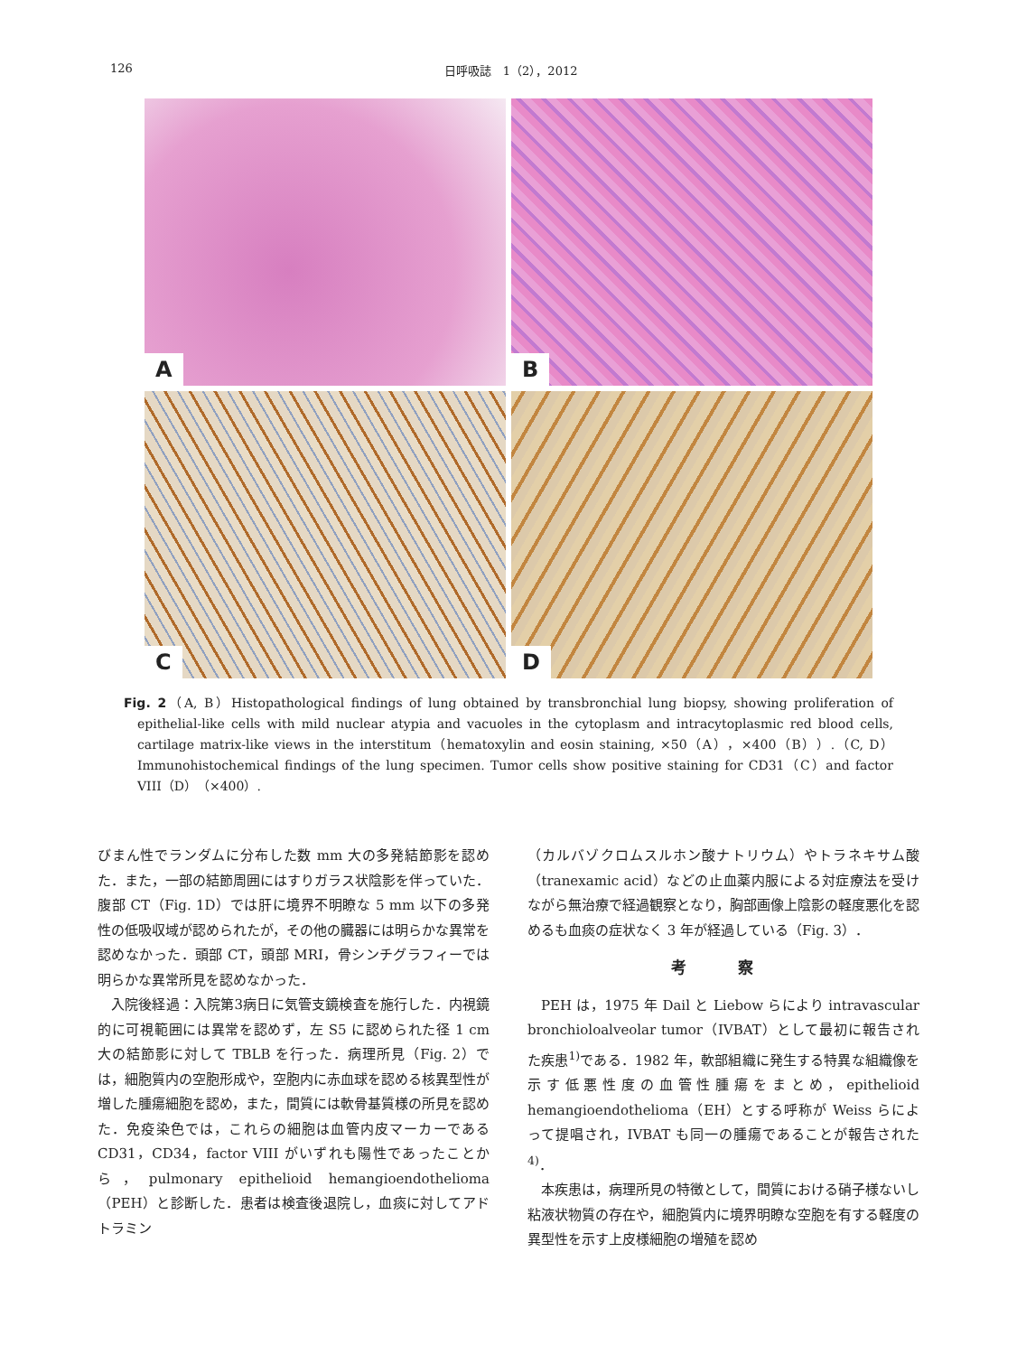126 日呼吸誌　1（2），2012
A
B
C
D
Fig. 2（A, B）Histopathological findings of lung obtained by transbronchial lung biopsy, showing proliferation of epithelial-like cells with mild nuclear atypia and vacuoles in the cytoplasm and intracytoplasmic red blood cells, cartilage matrix-like views in the interstitum（hematoxylin and eosin staining, ×50（A），×400（B））.（C, D）Immunohistochemical findings of the lung specimen. Tumor cells show positive staining for CD31（C）and factor VIII（D）（×400）.
びまん性でランダムに分布した数 mm 大の多発結節影を認めた．また，一部の結節周囲にはすりガラス状陰影を伴っていた．腹部 CT（Fig. 1D）では肝に境界不明瞭な 5 mm 以下の多発性の低吸収域が認められたが，その他の臓器には明らかな異常を認めなかった．頭部 CT，頭部 MRI，骨シンチグラフィーでは明らかな異常所見を認めなかった．
入院後経過：入院第3病日に気管支鏡検査を施行した．内視鏡的に可視範囲には異常を認めず，左 S5 に認められた径 1 cm 大の結節影に対して TBLB を行った．病理所見（Fig. 2）では，細胞質内の空胞形成や，空胞内に赤血球を認める核異型性が増した腫瘍細胞を認め，また，間質には軟骨基質様の所見を認めた．免疫染色では，これらの細胞は血管内皮マーカーである CD31，CD34，factor VIII がいずれも陽性であったことから，pulmonary epithelioid hemangioendothelioma（PEH）と診断した．患者は検査後退院し，血痰に対してアドトラミン
（カルバゾクロムスルホン酸ナトリウム）やトラネキサム酸（tranexamic acid）などの止血薬内服による対症療法を受けながら無治療で経過観察となり，胸部画像上陰影の軽度悪化を認めるも血痰の症状なく 3 年が経過している（Fig. 3）．
考 察
PEH は，1975 年 Dail と Liebow らにより intravascular bronchioloalveolar tumor（IVBAT）として最初に報告された疾患<sup>1)</sup>である．1982 年，軟部組織に発生する特異な組織像を示す低悪性度の血管性腫瘍をまとめ，epithelioid hemangioendothelioma（EH）とする呼称が Weiss らによって提唱され，IVBAT も同一の腫瘍であることが報告された<sup>4)</sup>．
本疾患は，病理所見の特徴として，間質における硝子様ないし粘液状物質の存在や，細胞質内に境界明瞭な空胞を有する軽度の異型性を示す上皮様細胞の増殖を認め